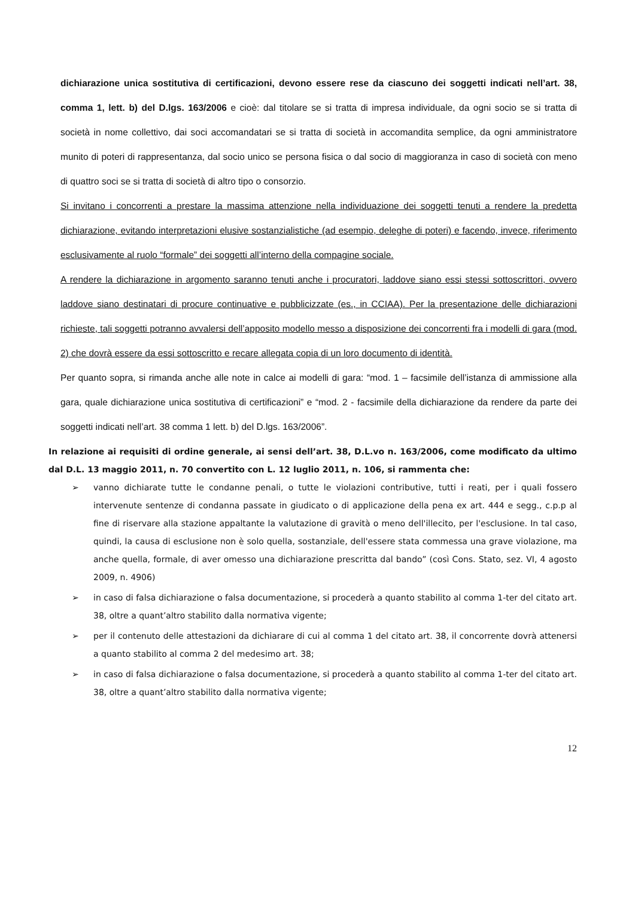dichiarazione unica sostitutiva di certificazioni, devono essere rese da ciascuno dei soggetti indicati nell’art. 38, comma 1, lett. b) del D.lgs. 163/2006 e cioè: dal titolare se si tratta di impresa individuale, da ogni socio se si tratta di società in nome collettivo, dai soci accomandatari se si tratta di società in accomandita semplice, da ogni amministratore munito di poteri di rappresentanza, dal socio unico se persona fisica o dal socio di maggioranza in caso di società con meno di quattro soci se si tratta di società di altro tipo o consorzio.
Si invitano i concorrenti a prestare la massima attenzione nella individuazione dei soggetti tenuti a rendere la predetta dichiarazione, evitando interpretazioni elusive sostanzialistiche (ad esempio, deleghe di poteri) e facendo, invece, riferimento esclusivamente al ruolo “formale” dei soggetti all’interno della compagine sociale.
A rendere la dichiarazione in argomento saranno tenuti anche i procuratori, laddove siano essi stessi sottoscrittori, ovvero laddove siano destinatari di procure continuative e pubblicizzate (es., in CCIAA). Per la presentazione delle dichiarazioni richieste, tali soggetti potranno avvalersi dell’apposito modello messo a disposizione dei concorrenti fra i modelli di gara (mod. 2) che dovrà essere da essi sottoscritto e recare allegata copia di un loro documento di identità.
Per quanto sopra, si rimanda anche alle note in calce ai modelli di gara: “mod. 1 – facsimile dell’istanza di ammissione alla gara, quale dichiarazione unica sostitutiva di certificazioni” e “mod. 2 - facsimile della dichiarazione da rendere da parte dei soggetti indicati nell’art. 38 comma 1 lett. b) del D.lgs. 163/2006”.
In relazione ai requisiti di ordine generale, ai sensi dell’art. 38, D.L.vo n. 163/2006, come modificato da ultimo dal D.L. 13 maggio 2011, n. 70 convertito con L. 12 luglio 2011, n. 106, si rammenta che:
➢ vanno dichiarate tutte le condanne penali, o tutte le violazioni contributive, tutti i reati, per i quali fossero intervenute sentenze di condanna passate in giudicato o di applicazione della pena ex art. 444 e segg., c.p.p al fine di riservare alla stazione appaltante la valutazione di gravità o meno dell'illecito, per l'esclusione. In tal caso, quindi, la causa di esclusione non è solo quella, sostanziale, dell'essere stata commessa una grave violazione, ma anche quella, formale, di aver omesso una dichiarazione prescritta dal bando” (così Cons. Stato, sez. VI, 4 agosto 2009, n. 4906)
➢ in caso di falsa dichiarazione o falsa documentazione, si procederà a quanto stabilito al comma 1-ter del citato art. 38, oltre a quant’altro stabilito dalla normativa vigente;
➢ per il contenuto delle attestazioni da dichiarare di cui al comma 1 del citato art. 38, il concorrente dovrà attenersi a quanto stabilito al comma 2 del medesimo art. 38;
➢ in caso di falsa dichiarazione o falsa documentazione, si procederà a quanto stabilito al comma 1-ter del citato art. 38, oltre a quant’altro stabilito dalla normativa vigente;
12